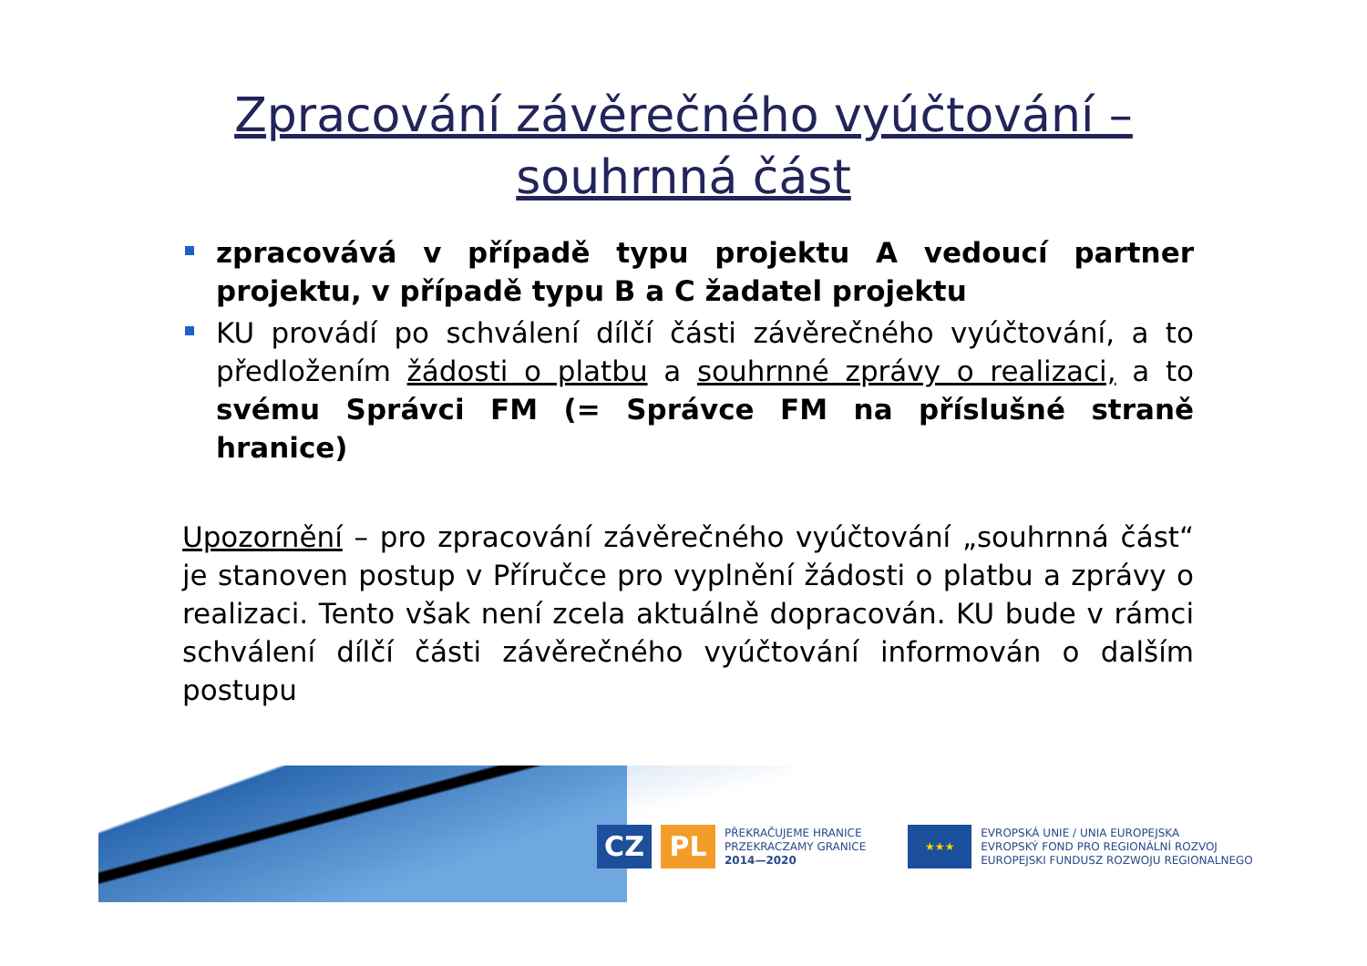Zpracování závěrečného vyúčtování –
souhrnná část
zpracovává v případě typu projektu A vedoucí partner projektu, v případě typu B a C žadatel projektu
KU provádí po schválení dílčí části závěrečného vyúčtování, a to předložením žádosti o platbu a souhrnné zprávy o realizaci, a to svému Správci FM (= Správce FM na příslušné straně hranice)
Upozornění – pro zpracování závěrečného vyúčtování „souhrnná část“ je stanoven postup v Příručce pro vyplnění žádosti o platbu a zprávy o realizaci. Tento však není zcela aktuálně dopracován. KU bude v rámci schválení dílčí části závěrečného vyúčtování informován o dalším postupu
CZ PL
PŘEKRAČUJEME HRANICE
PRZEKRACZAMY GRANICE
2014—2020
★★★
EVROPSKÁ UNIE / UNIA EUROPEJSKA
EVROPSKÝ FOND PRO REGIONÁLNÍ ROZVOJ
EUROPEJSKI FUNDUSZ ROZWOJU REGIONALNEGO